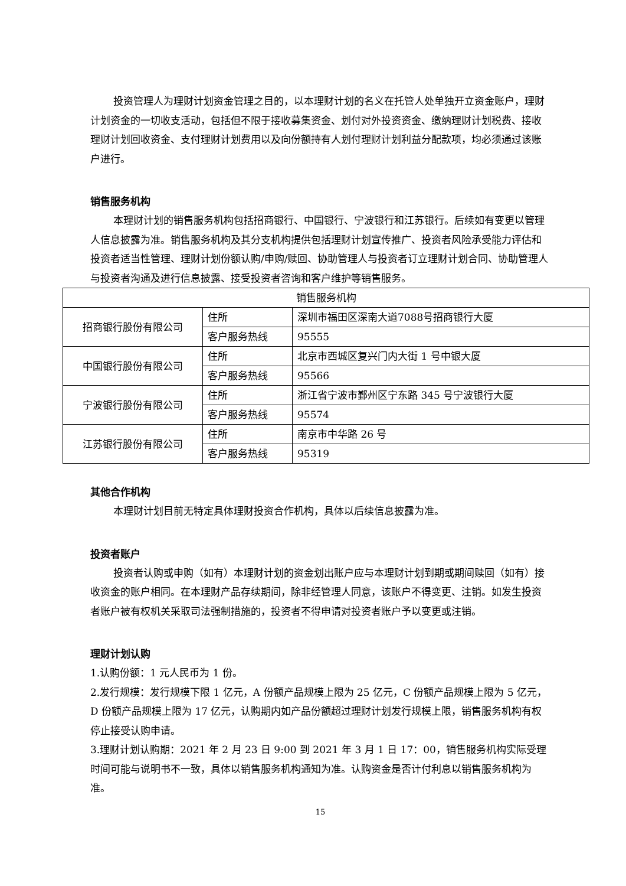投资管理人为理财计划资金管理之目的，以本理财计划的名义在托管人处单独开立资金账户，理财计划资金的一切收支活动，包括但不限于接收募集资金、划付对外投资资金、缴纳理财计划税费、接收理财计划回收资金、支付理财计划费用以及向份额持有人划付理财计划利益分配款项，均必须通过该账户进行。
销售服务机构
本理财计划的销售服务机构包括招商银行、中国银行、宁波银行和江苏银行。后续如有变更以管理人信息披露为准。销售服务机构及其分支机构提供包括理财计划宣传推广、投资者风险承受能力评估和投资者适当性管理、理财计划份额认购/申购/赎回、协助管理人与投资者订立理财计划合同、协助管理人与投资者沟通及进行信息披露、接受投资者咨询和客户维护等销售服务。
| 销售服务机构 | | |
| 招商银行股份有限公司 | 住所 | 深圳市福田区深南大道7088号招商银行大厦 |
| | 客户服务热线 | 95555 |
| 中国银行股份有限公司 | 住所 | 北京市西城区复兴门内大街 1 号中银大厦 |
| | 客户服务热线 | 95566 |
| 宁波银行股份有限公司 | 住所 | 浙江省宁波市鄞州区宁东路 345 号宁波银行大厦 |
| | 客户服务热线 | 95574 |
| 江苏银行股份有限公司 | 住所 | 南京市中华路 26 号 |
| | 客户服务热线 | 95319 |
其他合作机构
本理财计划目前无特定具体理财投资合作机构，具体以后续信息披露为准。
投资者账户
投资者认购或申购（如有）本理财计划的资金划出账户应与本理财计划到期或期间赎回（如有）接收资金的账户相同。在本理财产品存续期间，除非经管理人同意，该账户不得变更、注销。如发生投资者账户被有权机关采取司法强制措施的，投资者不得申请对投资者账户予以变更或注销。
理财计划认购
1.认购份额：1 元人民币为 1 份。
2.发行规模：发行规模下限 1 亿元，A 份额产品规模上限为 25 亿元，C 份额产品规模上限为 5 亿元，D 份额产品规模上限为 17 亿元，认购期内如产品份额超过理财计划发行规模上限，销售服务机构有权停止接受认购申请。
3.理财计划认购期：2021 年 2 月 23 日 9:00 到 2021 年 3 月 1 日 17：00，销售服务机构实际受理时间可能与说明书不一致，具体以销售服务机构通知为准。认购资金是否计付利息以销售服务机构为准。
15